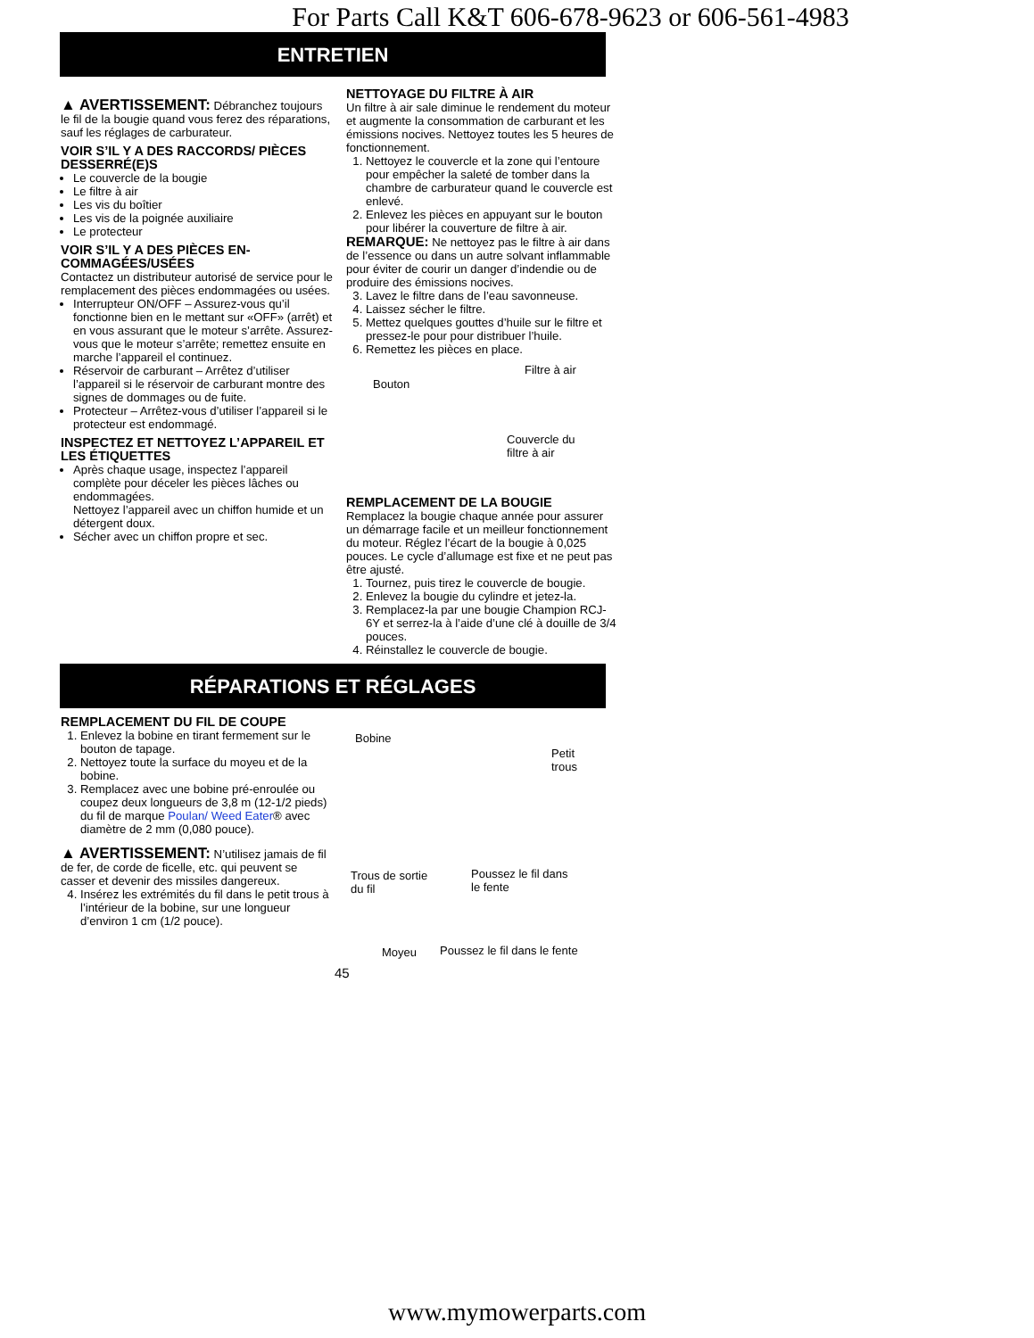For Parts Call K&T 606-678-9623 or 606-561-4983
ENTRETIEN
▲ AVERTISSEMENT: Débranchez toujours le fil de la bougie quand vous ferez des réparations, sauf les réglages de carburateur.
VOIR S’IL Y A DES RACCORDS/ PIÈCES DESSERRÉ(E)S
Le couvercle de la bougie
Le filtre à air
Les vis du boîtier
Les vis de la poignée auxiliaire
Le protecteur
VOIR S’IL Y A DES PIÈCES EN-COMMAGÉES/USÉES
Contactez un distributeur autorisé de service pour le remplacement des pièces endommagées ou usées.
Interrupteur ON/OFF – Assurez-vous qu’il fonctionne bien en le mettant sur «OFF» (arrêt) et en vous assurant que le moteur s’arrête. Assurez-vous que le moteur s’arrête; remettez ensuite en marche l’appareil el continuez.
Réservoir de carburant – Arrêtez d’utiliser l’appareil si le réservoir de carburant montre des signes de dommages ou de fuite.
Protecteur – Arrêtez-vous d’utiliser l’appareil si le protecteur est endommagé.
INSPECTEZ ET NETTOYEZ L’APPAREIL ET LES ÉTIQUETTES
Après chaque usage, inspectez l’appareil complète pour déceler les pièces lâches ou endommagées.
Nettoyez l’appareil avec un chiffon humide et un détergent doux.
Sécher avec un chiffon propre et sec.
NETTOYAGE DU FILTRE À AIR
Un filtre à air sale diminue le rendement du moteur et augmente la consommation de carburant et les émissions nocives. Nettoyez toutes les 5 heures de fonctionnement.
1. Nettoyez le couvercle et la zone qui l’entoure pour empêcher la saleté de tomber dans la chambre de carburateur quand le couvercle est enlevé.
2. Enlevez les pièces en appuyant sur le bouton pour libérer la couverture de filtre à air.
REMARQUE: Ne nettoyez pas le filtre à air dans de l’essence ou dans un autre solvant inflammable pour éviter de courir un danger d’indendie ou de produire des émissions nocives.
3. Lavez le filtre dans de l’eau savonneuse.
4. Laissez sécher le filtre.
5. Mettez quelques gouttes d’huile sur le filtre et pressez-le pour pour distribuer l’huile.
6. Remettez les pièces en place.
Filtre à air
Bouton
Couvercle du
filtre à air
REMPLACEMENT DE LA BOUGIE
Remplacez la bougie chaque année pour assurer un démarrage facile et un meilleur fonctionnement du moteur. Réglez l’écart de la bougie à 0,025 pouces. Le cycle d’allumage est fixe et ne peut pas être ajusté.
1. Tournez, puis tirez le couvercle de bougie.
2. Enlevez la bougie du cylindre et jetez-la.
3. Remplacez-la par une bougie Champion RCJ-6Y et serrez-la à l’aide d’une clé à douille de 3/4 pouces.
4. Réinstallez le couvercle de bougie.
RÉPARATIONS ET RÉGLAGES
REMPLACEMENT DU FIL DE COUPE
1. Enlevez la bobine en tirant fermement sur le bouton de tapage.
2. Nettoyez toute la surface du moyeu et de la bobine.
3. Remplacez avec une bobine pré-enroulée ou coupez deux longueurs de 3,8 m (12-1/2 pieds) du fil de marque Poulan/ Weed Eater® avec diamètre de 2 mm (0,080 pouce).
▲ AVERTISSEMENT: N’utilisez jamais de fil de fer, de corde de ficelle, etc. qui peuvent se casser et devenir des missiles dangereux.
4. Insérez les extrémités du fil dans le petit trous à l’intérieur de la bobine, sur une longueur d’environ 1 cm (1/2 pouce).
Bobine
Petit
trous
Trous de sortie
du fil
Poussez le fil dans
le fente
Moyeu Poussez le fil dans le fente
45
www.mymowerparts.com